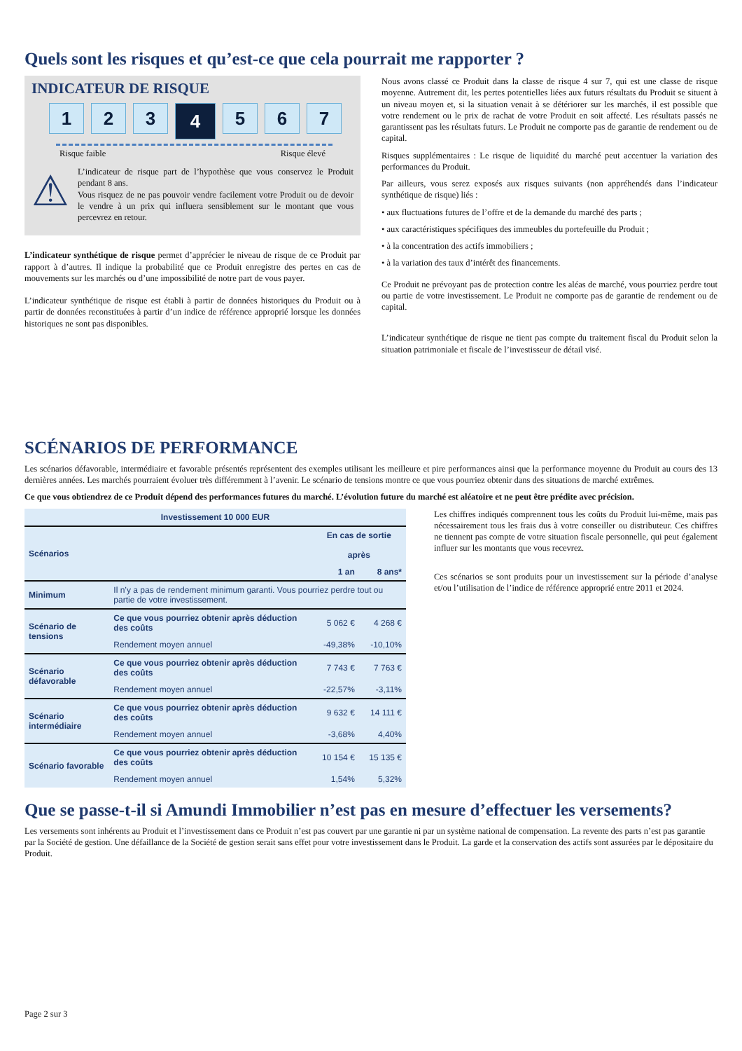Quels sont les risques et qu’est-ce que cela pourrait me rapporter ?
INDICATEUR DE RISQUE
1 2 3
4
5 6 7
Risque faible Risque élevé
⚠
L’indicateur de risque part de l’hypothèse que vous conservez le Produit pendant 8 ans.
Vous risquez de ne pas pouvoir vendre facilement votre Produit ou de devoir le vendre à un prix qui influera sensiblement sur le montant que vous percevrez en retour.
L’indicateur synthétique de risque permet d’apprécier le niveau de risque de ce Produit par rapport à d’autres. Il indique la probabilité que ce Produit enregistre des pertes en cas de mouvements sur les marchés ou d’une impossibilité de notre part de vous payer.
L’indicateur synthétique de risque est établi à partir de données historiques du Produit ou à partir de données reconstituées à partir d’un indice de référence approprié lorsque les données historiques ne sont pas disponibles.
Nous avons classé ce Produit dans la classe de risque 4 sur 7, qui est une classe de risque moyenne. Autrement dit, les pertes potentielles liées aux futurs résultats du Produit se situent à un niveau moyen et, si la situation venait à se détériorer sur les marchés, il est possible que votre rendement ou le prix de rachat de votre Produit en soit affecté. Les résultats passés ne garantissent pas les résultats futurs. Le Produit ne comporte pas de garantie de rendement ou de capital.
Risques supplémentaires : Le risque de liquidité du marché peut accentuer la variation des performances du Produit.
Par ailleurs, vous serez exposés aux risques suivants (non appréhendés dans l’indicateur synthétique de risque) liés :
• aux fluctuations futures de l’offre et de la demande du marché des parts ;
• aux caractéristiques spécifiques des immeubles du portefeuille du Produit ;
• à la concentration des actifs immobiliers ;
• à la variation des taux d’intérêt des financements.
Ce Produit ne prévoyant pas de protection contre les aléas de marché, vous pourriez perdre tout ou partie de votre investissement. Le Produit ne comporte pas de garantie de rendement ou de capital.
L’indicateur synthétique de risque ne tient pas compte du traitement fiscal du Produit selon la situation patrimoniale et fiscale de l’investisseur de détail visé.
SCÉNARIOS DE PERFORMANCE
Les scénarios défavorable, intermédiaire et favorable présentés représentent des exemples utilisant les meilleure et pire performances ainsi que la performance moyenne du Produit au cours des 13 dernières années. Les marchés pourraient évoluer très différemment à l’avenir. Le scénario de tensions montre ce que vous pourriez obtenir dans des situations de marché extrêmes.
Ce que vous obtiendrez de ce Produit dépend des performances futures du marché. L’évolution future du marché est aléatoire et ne peut être prédite avec précision.
| Investissement 10 000 EUR | | | |
| --- | --- | --- | --- |
| Scénarios | | En cas de sortie après | |
| | | 1 an | 8 ans* |
| Minimum | Il n’y a pas de rendement minimum garanti. Vous pourriez perdre tout ou partie de votre investissement. | | |
| Scénario de tensions | Ce que vous pourriez obtenir après déduction des coûts | 5 062 € | 4 268 € |
| | Rendement moyen annuel | -49,38% | -10,10% |
| Scénario défavorable | Ce que vous pourriez obtenir après déduction des coûts | 7 743 € | 7 763 € |
| | Rendement moyen annuel | -22,57% | -3,11% |
| Scénario intermédiaire | Ce que vous pourriez obtenir après déduction des coûts | 9 632 € | 14 111 € |
| | Rendement moyen annuel | -3,68% | 4,40% |
| Scénario favorable | Ce que vous pourriez obtenir après déduction des coûts | 10 154 € | 15 135 € |
| | Rendement moyen annuel | 1,54% | 5,32% |
Les chiffres indiqués comprennent tous les coûts du Produit lui-même, mais pas nécessairement tous les frais dus à votre conseiller ou distributeur. Ces chiffres ne tiennent pas compte de votre situation fiscale personnelle, qui peut également influer sur les montants que vous recevrez.
Ces scénarios se sont produits pour un investissement sur la période d’analyse et/ou l’utilisation de l’indice de référence approprié entre 2011 et 2024.
Que se passe-t-il si Amundi Immobilier n’est pas en mesure d’effectuer les versements?
Les versements sont inhérents au Produit et l’investissement dans ce Produit n’est pas couvert par une garantie ni par un système national de compensation. La revente des parts n’est pas garantie par la Société de gestion. Une défaillance de la Société de gestion serait sans effet pour votre investissement dans le Produit. La garde et la conservation des actifs sont assurées par le dépositaire du Produit.
Page 2 sur 3